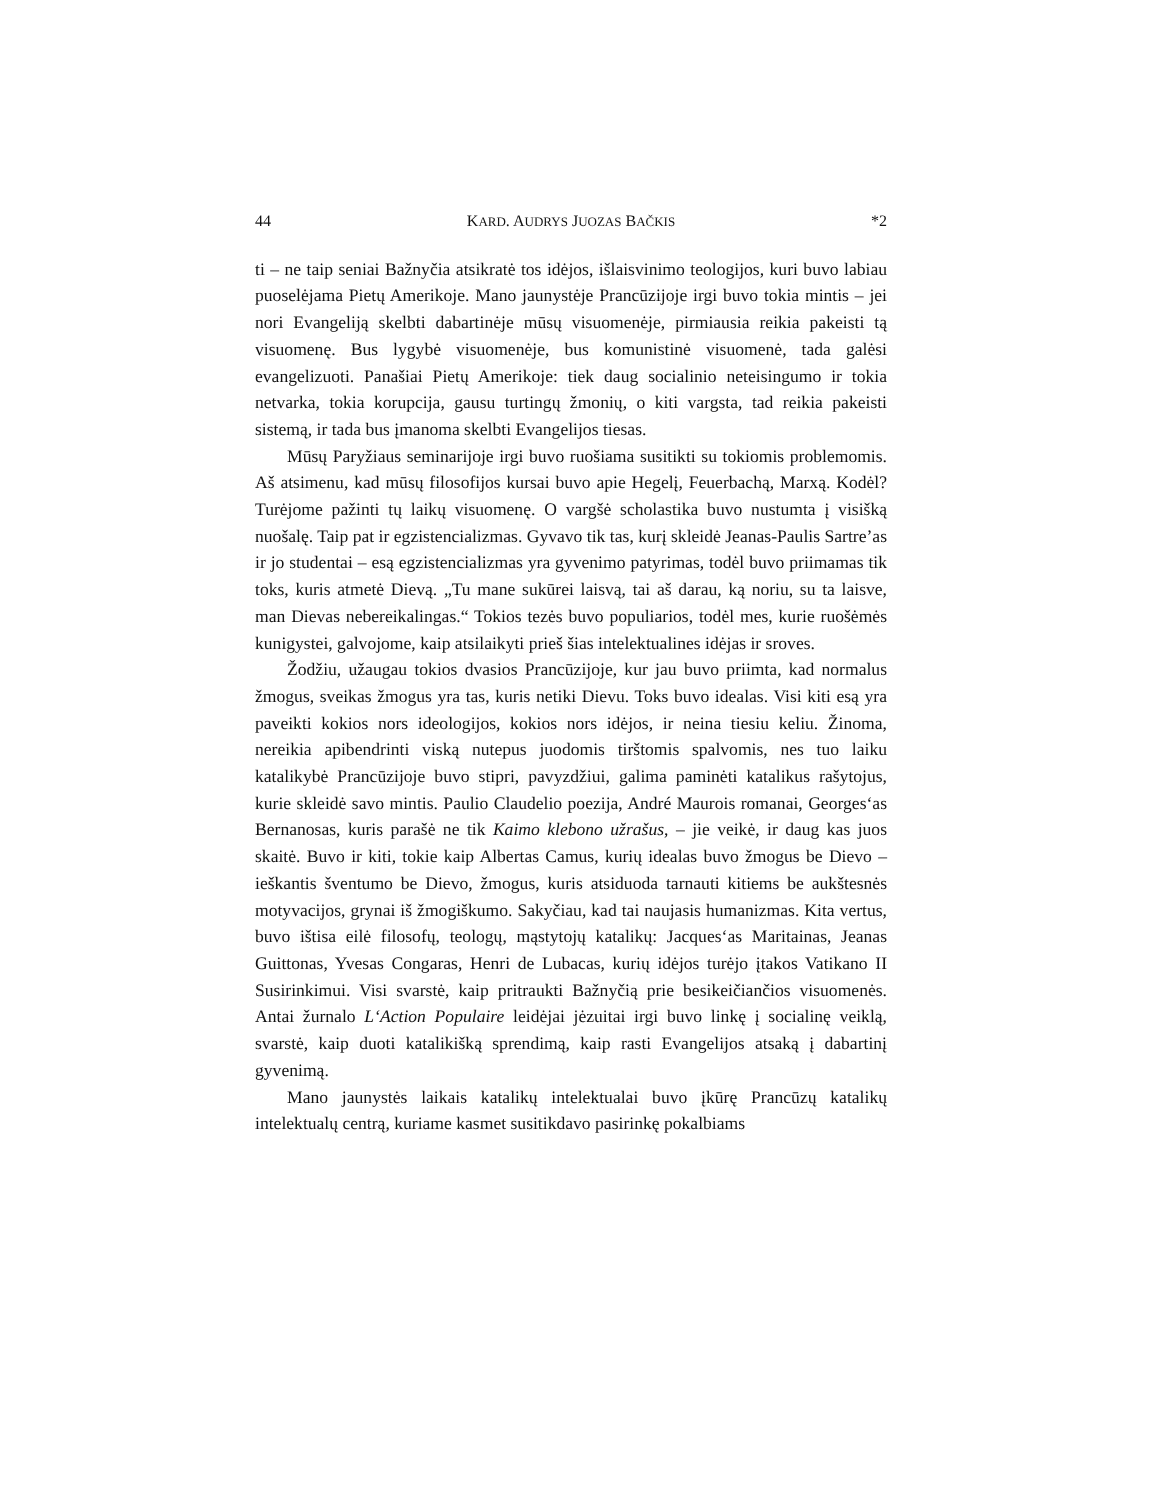44 KARD. AUDRYS JUOZAS BAČKIS *2
ti – ne taip seniai Bažnyčia atsikratė tos idėjos, išlaisvinimo teologijos, kuri buvo labiau puoselėjama Pietų Amerikoje. Mano jaunystėje Prancūzijoje irgi buvo tokia mintis – jei nori Evangeliją skelbti dabartinėje mūsų visuomenėje, pirmiausia reikia pakeisti tą visuomenę. Bus lygybė visuomenėje, bus komunistinė visuomenė, tada galėsi evangelizuoti. Panašiai Pietų Amerikoje: tiek daug socialinio neteisingumo ir tokia netvarka, tokia korupcija, gausu turtingų žmonių, o kiti vargsta, tad reikia pakeisti sistemą, ir tada bus įmanoma skelbti Evangelijos tiesas.
Mūsų Paryžiaus seminarijoje irgi buvo ruošiama susitikti su tokiomis problemomis. Aš atsimenu, kad mūsų filosofijos kursai buvo apie Hegelį, Feuerbachą, Marxą. Kodėl? Turėjome pažinti tų laikų visuomenę. O vargšė scholastika buvo nustumta į visišką nuošalę. Taip pat ir egzistencializmas. Gyvavo tik tas, kurį skleidė Jeanas-Paulis Sartre’as ir jo studentai – esą egzistencializmas yra gyvenimo patyrimas, todėl buvo priimamas tik toks, kuris atmetė Dievą. „Tu mane sukūrei laisvą, tai aš darau, ką noriu, su ta laisve, man Dievas nebereikalingas.“ Tokios tezės buvo populiarios, todėl mes, kurie ruošėmės kunigystei, galvojome, kaip atsilaikyti prieš šias intelektualines idėjas ir sroves.
Žodžiu, užaugau tokios dvasios Prancūzijoje, kur jau buvo priimta, kad normalus žmogus, sveikas žmogus yra tas, kuris netiki Dievu. Toks buvo idealas. Visi kiti esą yra paveikti kokios nors ideologijos, kokios nors idėjos, ir neina tiesiu keliu. Žinoma, nereikia apibendrinti viską nutepus juodomis tirštomis spalvomis, nes tuo laiku katalikybė Prancūzijoje buvo stipri, pavyzdžiui, galima paminėti katalikus rašytojus, kurie skleidė savo mintis. Paulio Claudelio poezija, André Maurois romanai, Georges‘as Bernanosas, kuris parašė ne tik Kaimo klebono užrašus, – jie veikė, ir daug kas juos skaitė. Buvo ir kiti, tokie kaip Albertas Camus, kurių idealas buvo žmogus be Dievo – ieškantis šventumo be Dievo, žmogus, kuris atsiduoda tarnauti kitiems be aukštesnės motyvacijos, grynai iš žmogiškumo. Sakyčiau, kad tai naujasis humanizmas. Kita vertus, buvo ištisa eilė filosofų, teologų, mąstytojų katalikų: Jacques‘as Maritainas, Jeanas Guittonas, Yvesas Congaras, Henri de Lubacas, kurių idėjos turėjo įtakos Vatikano II Susirinkimui. Visi svarstė, kaip pritraukti Bažnyčią prie besikeičiančios visuomenės. Antai žurnalo L‘Action Populaire leidėjai jėzuitai irgi buvo linkę į socialinę veiklą, svarstė, kaip duoti katalikišką sprendimą, kaip rasti Evangelijos atsaką į dabartinį gyvenimą.
Mano jaunystės laikais katalikų intelektualai buvo įkūrę Prancūzų katalikų intelektualų centrą, kuriame kasmet susitikdavo pasirinkę pokalbiams